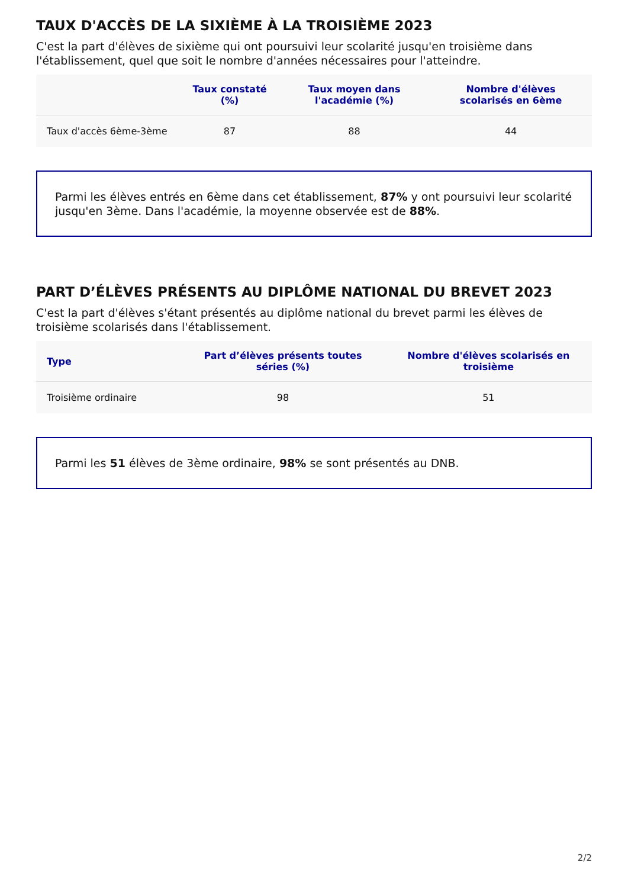TAUX D'ACCÈS DE LA SIXIÈME À LA TROISIÈME 2023
C'est la part d'élèves de sixième qui ont poursuivi leur scolarité jusqu'en troisième dans l'établissement, quel que soit le nombre d'années nécessaires pour l'atteindre.
| | Taux constaté (%) | Taux moyen dans l'académie (%) | Nombre d'élèves scolarisés en 6ème |
| --- | --- | --- | --- |
| Taux d'accès 6ème-3ème | 87 | 88 | 44 |
Parmi les élèves entrés en 6ème dans cet établissement, 87% y ont poursuivi leur scolarité jusqu'en 3ème. Dans l'académie, la moyenne observée est de 88%.
PART D’ÉLÈVES PRÉSENTS AU DIPLÔME NATIONAL DU BREVET 2023
C'est la part d'élèves s'étant présentés au diplôme national du brevet parmi les élèves de troisième scolarisés dans l'établissement.
| Type | Part d’élèves présents toutes séries (%) | Nombre d'élèves scolarisés en troisième |
| --- | --- | --- |
| Troisième ordinaire | 98 | 51 |
Parmi les 51 élèves de 3ème ordinaire, 98% se sont présentés au DNB.
2/2